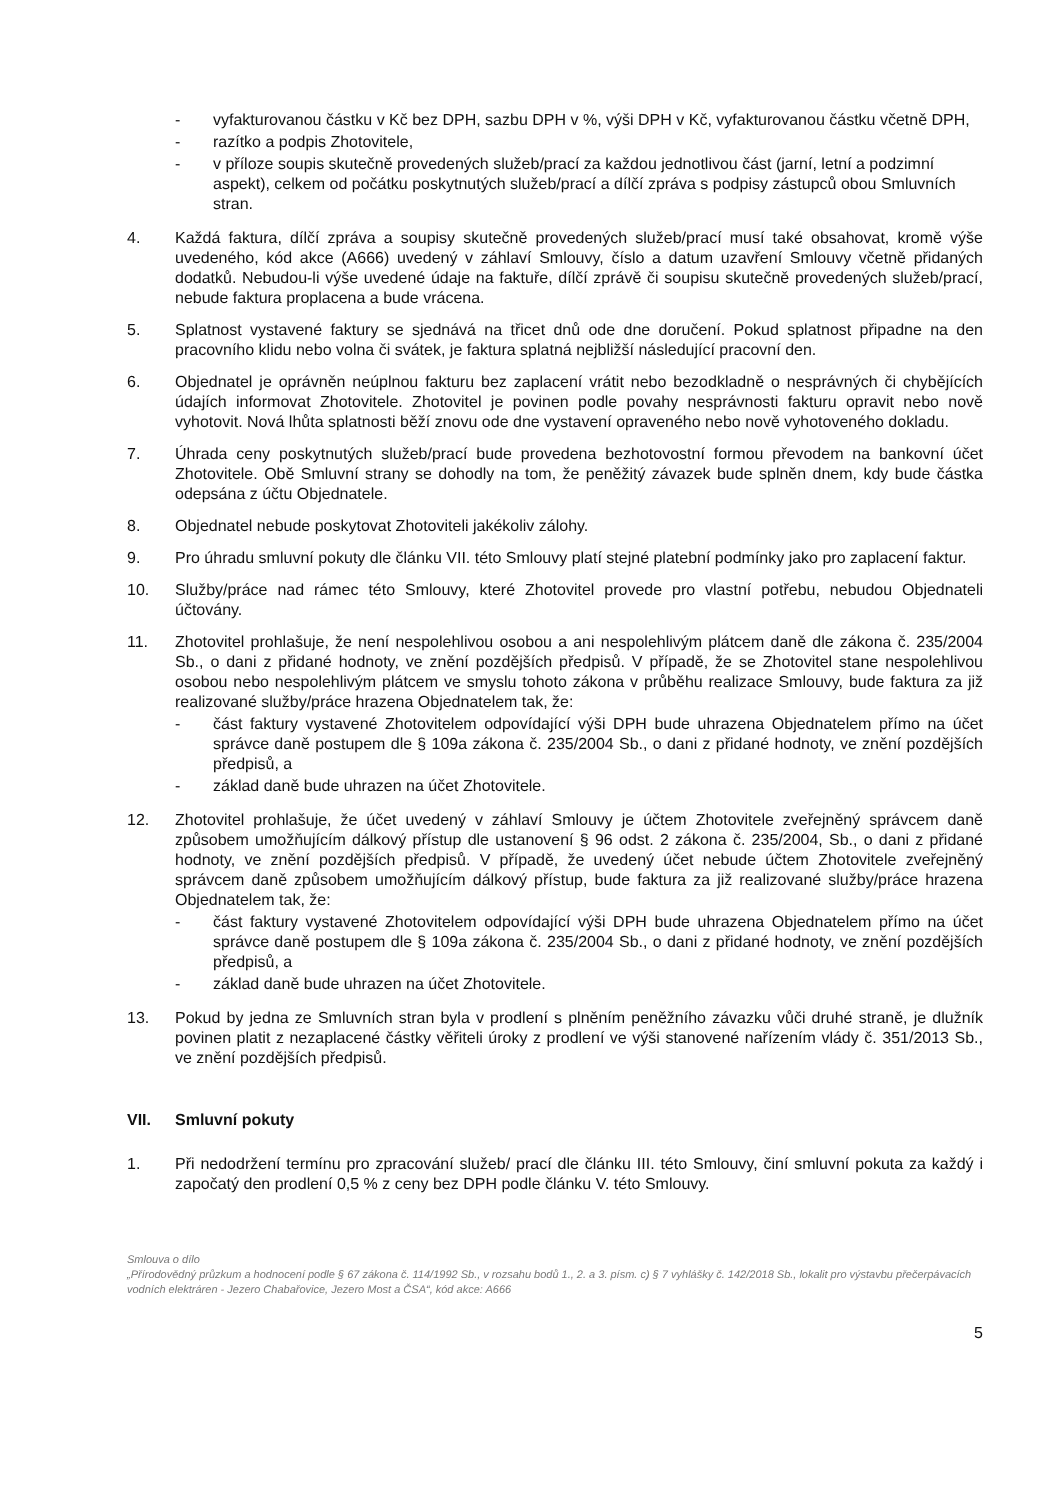- vyfakturovanou částku v Kč bez DPH, sazbu DPH v %, výši DPH v Kč, vyfakturovanou částku včetně DPH,
- razítko a podpis Zhotovitele,
- v příloze soupis skutečně provedených služeb/prací za každou jednotlivou část (jarní, letní a podzimní aspekt), celkem od počátku poskytnutých služeb/prací a dílčí zpráva s podpisy zástupců obou Smluvních stran.
4. Každá faktura, dílčí zpráva a soupisy skutečně provedených služeb/prací musí také obsahovat, kromě výše uvedeného, kód akce (A666) uvedený v záhlaví Smlouvy, číslo a datum uzavření Smlouvy včetně přidaných dodatků. Nebudou-li výše uvedené údaje na faktuře, dílčí zprávě či soupisu skutečně provedených služeb/prací, nebude faktura proplacena a bude vrácena.
5. Splatnost vystavené faktury se sjednává na třicet dnů ode dne doručení. Pokud splatnost připadne na den pracovního klidu nebo volna či svátek, je faktura splatná nejbližší následující pracovní den.
6. Objednatel je oprávněn neúplnou fakturu bez zaplacení vrátit nebo bezodkladně o nesprávných či chybějících údajích informovat Zhotovitele. Zhotovitel je povinen podle povahy nesprávnosti fakturu opravit nebo nově vyhotovit. Nová lhůta splatnosti běží znovu ode dne vystavení opraveného nebo nově vyhotoveného dokladu.
7. Úhrada ceny poskytnutých služeb/prací bude provedena bezhotovostní formou převodem na bankovní účet Zhotovitele. Obě Smluvní strany se dohodly na tom, že peněžitý závazek bude splněn dnem, kdy bude částka odepsána z účtu Objednatele.
8. Objednatel nebude poskytovat Zhotoviteli jakékoliv zálohy.
9. Pro úhradu smluvní pokuty dle článku VII. této Smlouvy platí stejné platební podmínky jako pro zaplacení faktur.
10. Služby/práce nad rámec této Smlouvy, které Zhotovitel provede pro vlastní potřebu, nebudou Objednateli účtovány.
11. Zhotovitel prohlašuje, že není nespolehlivou osobou a ani nespolehlivým plátcem daně dle zákona č. 235/2004 Sb., o dani z přidané hodnoty, ve znění pozdějších předpisů. V případě, že se Zhotovitel stane nespolehlivou osobou nebo nespolehlivým plátcem ve smyslu tohoto zákona v průběhu realizace Smlouvy, bude faktura za již realizované služby/práce hrazena Objednatelem tak, že:
- část faktury vystavené Zhotovitelem odpovídající výši DPH bude uhrazena Objednatelem přímo na účet správce daně postupem dle § 109a zákona č. 235/2004 Sb., o dani z přidané hodnoty, ve znění pozdějších předpisů, a
- základ daně bude uhrazen na účet Zhotovitele.
12. Zhotovitel prohlašuje, že účet uvedený v záhlaví Smlouvy je účtem Zhotovitele zveřejněný správcem daně způsobem umožňujícím dálkový přístup dle ustanovení § 96 odst. 2 zákona č. 235/2004, Sb., o dani z přidané hodnoty, ve znění pozdějších předpisů. V případě, že uvedený účet nebude účtem Zhotovitele zveřejněný správcem daně způsobem umožňujícím dálkový přístup, bude faktura za již realizované služby/práce hrazena Objednatelem tak, že:
- část faktury vystavené Zhotovitelem odpovídající výši DPH bude uhrazena Objednatelem přímo na účet správce daně postupem dle § 109a zákona č. 235/2004 Sb., o dani z přidané hodnoty, ve znění pozdějších předpisů, a
- základ daně bude uhrazen na účet Zhotovitele.
13. Pokud by jedna ze Smluvních stran byla v prodlení s plněním peněžního závazku vůči druhé straně, je dlužník povinen platit z nezaplacené částky věřiteli úroky z prodlení ve výši stanovené nařízením vlády č. 351/2013 Sb., ve znění pozdějších předpisů.
VII. Smluvní pokuty
1. Při nedodržení termínu pro zpracování služeb/ prací dle článku III. této Smlouvy, činí smluvní pokuta za každý i započatý den prodlení 0,5 % z ceny bez DPH podle článku V. této Smlouvy.
Smlouva o dílo
„Přírodovědný průzkum a hodnocení podle § 67 zákona č. 114/1992 Sb., v rozsahu bodů 1., 2. a 3. písm. c) § 7 vyhlášky č. 142/2018 Sb., lokalit pro výstavbu přečerpávacích vodních elektráren - Jezero Chabařovice, Jezero Most a ČSA“, kód akce: A666
5